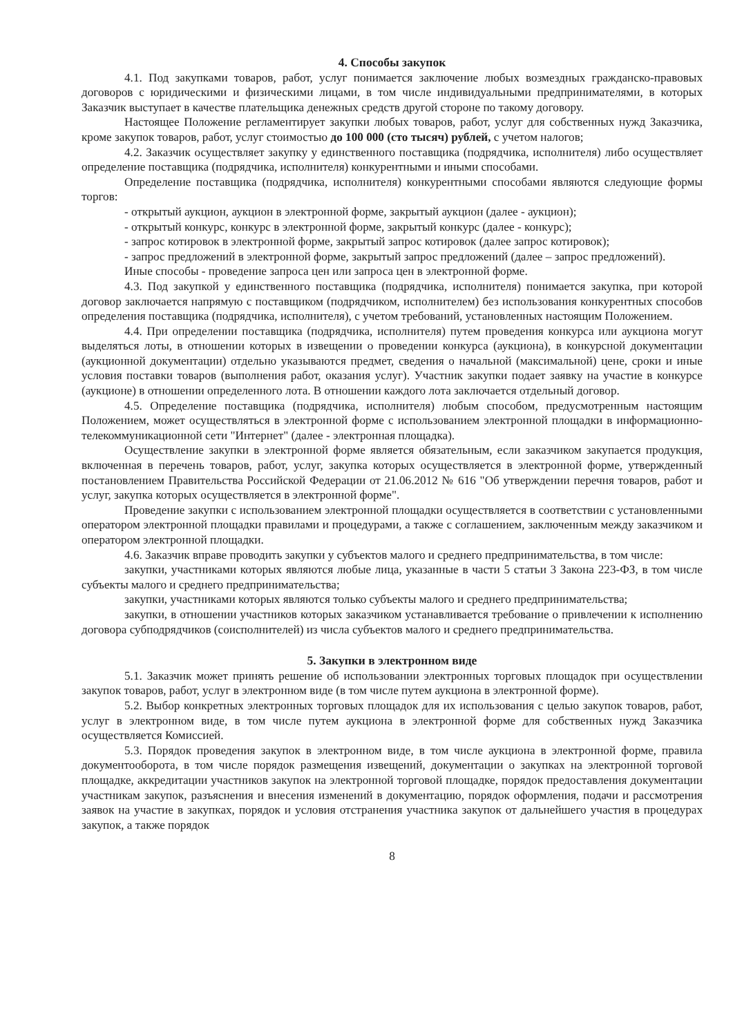4. Способы закупок
4.1. Под закупками товаров, работ, услуг понимается заключение любых возмездных гражданско-правовых договоров с юридическими и физическими лицами, в том числе индивидуальными предпринимателями, в которых Заказчик выступает в качестве плательщика денежных средств другой стороне по такому договору.
Настоящее Положение регламентирует закупки любых товаров, работ, услуг для собственных нужд Заказчика, кроме закупок товаров, работ, услуг стоимостью до 100 000 (сто тысяч) рублей, с учетом налогов;
4.2. Заказчик осуществляет закупку у единственного поставщика (подрядчика, исполнителя) либо осуществляет определение поставщика (подрядчика, исполнителя) конкурентными и иными способами.
Определение поставщика (подрядчика, исполнителя) конкурентными способами являются следующие формы торгов:
- открытый аукцион, аукцион в электронной форме, закрытый аукцион (далее - аукцион);
- открытый конкурс, конкурс в электронной форме, закрытый конкурс (далее - конкурс);
- запрос котировок в электронной форме, закрытый запрос котировок (далее запрос котировок);
- запрос предложений в электронной форме, закрытый запрос предложений (далее – запрос предложений).
Иные способы - проведение запроса цен или запроса цен в электронной форме.
4.3. Под закупкой у единственного поставщика (подрядчика, исполнителя) понимается закупка, при которой договор заключается напрямую с поставщиком (подрядчиком, исполнителем) без использования конкурентных способов определения поставщика (подрядчика, исполнителя), с учетом требований, установленных настоящим Положением.
4.4. При определении поставщика (подрядчика, исполнителя) путем проведения конкурса или аукциона могут выделяться лоты, в отношении которых в извещении о проведении конкурса (аукциона), в конкурсной документации (аукционной документации) отдельно указываются предмет, сведения о начальной (максимальной) цене, сроки и иные условия поставки товаров (выполнения работ, оказания услуг). Участник закупки подает заявку на участие в конкурсе (аукционе) в отношении определенного лота. В отношении каждого лота заключается отдельный договор.
4.5. Определение поставщика (подрядчика, исполнителя) любым способом, предусмотренным настоящим Положением, может осуществляться в электронной форме с использованием электронной площадки в информационно-телекоммуникационной сети "Интернет" (далее - электронная площадка).
Осуществление закупки в электронной форме является обязательным, если заказчиком закупается продукция, включенная в перечень товаров, работ, услуг, закупка которых осуществляется в электронной форме, утвержденный постановлением Правительства Российской Федерации от 21.06.2012 № 616 "Об утверждении перечня товаров, работ и услуг, закупка которых осуществляется в электронной форме".
Проведение закупки с использованием электронной площадки осуществляется в соответствии с установленными оператором электронной площадки правилами и процедурами, а также с соглашением, заключенным между заказчиком и оператором электронной площадки.
4.6. Заказчик вправе проводить закупки у субъектов малого и среднего предпринимательства, в том числе:
закупки, участниками которых являются любые лица, указанные в части 5 статьи 3 Закона 223-ФЗ, в том числе субъекты малого и среднего предпринимательства;
закупки, участниками которых являются только субъекты малого и среднего предпринимательства;
закупки, в отношении участников которых заказчиком устанавливается требование о привлечении к исполнению договора субподрядчиков (соисполнителей) из числа субъектов малого и среднего предпринимательства.
5. Закупки в электронном виде
5.1. Заказчик может принять решение об использовании электронных торговых площадок при осуществлении закупок товаров, работ, услуг в электронном виде (в том числе путем аукциона в электронной форме).
5.2. Выбор конкретных электронных торговых площадок для их использования с целью закупок товаров, работ, услуг в электронном виде, в том числе путем аукциона в электронной форме для собственных нужд Заказчика осуществляется Комиссией.
5.3. Порядок проведения закупок в электронном виде, в том числе аукциона в электронной форме, правила документооборота, в том числе порядок размещения извещений, документации о закупках на электронной торговой площадке, аккредитации участников закупок на электронной торговой площадке, порядок предоставления документации участникам закупок, разъяснения и внесения изменений в документацию, порядок оформления, подачи и рассмотрения заявок на участие в закупках, порядок и условия отстранения участника закупок от дальнейшего участия в процедурах закупок, а также порядок
8